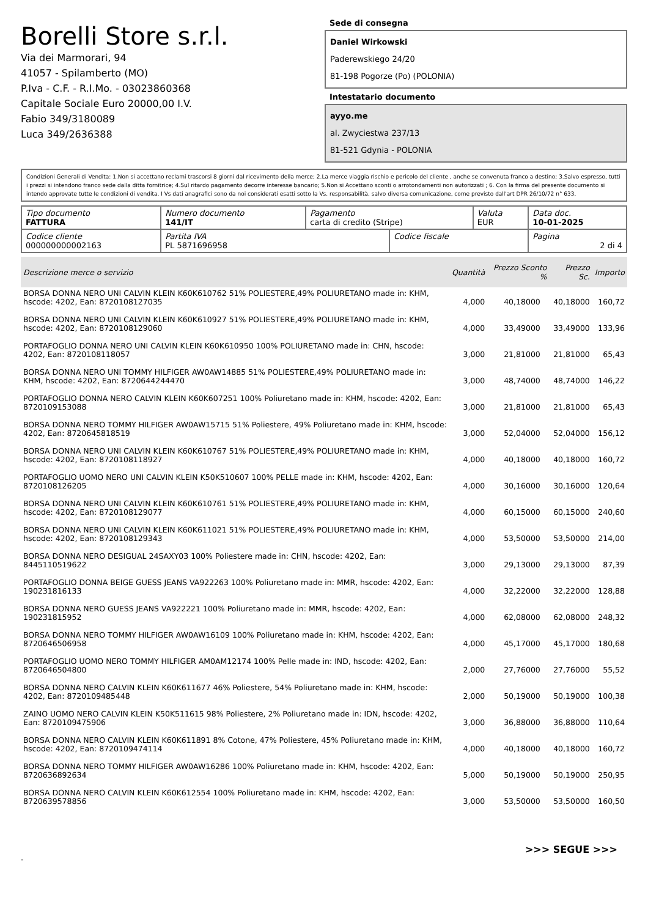Borelli Store s.r.l.
Via dei Marmorari, 94
41057 - Spilamberto (MO)
P.Iva - C.F. - R.I.Mo. - 03023860368
Capitale Sociale Euro 20000,00 I.V.
Fabio 349/3180089
Luca 349/2636388
Sede di consegna
Daniel Wirkowski
Paderewskiego 24/20
81-198 Pogorze (Po) (POLONIA)
Intestatario documento
ayyo.me
al. Zwyciestwa 237/13
81-521 Gdynia - POLONIA
Condizioni Generali di Vendita: 1.Non si accettano reclami trascorsi 8 giorni dal ricevimento della merce; 2.La merce viaggia rischio e pericolo del cliente , anche se convenuta franco a destino; 3.Salvo espresso, tutti i prezzi si intendono franco sede dalla ditta fornitrice; 4.Sul ritardo pagamento decorre interesse bancario; 5.Non si Accettano sconti o arrotondamenti non autorizzati ; 6. Con la firma del presente documento si intendo approvate tutte le condizioni di vendita. I Vs dati anagrafici sono da noi considerati esatti sotto la Vs. responsabilità, salvo diversa comunicazione, come previsto dall'art DPR 26/10/72 n° 633.
| Tipo documento FATTURA | Numero documento 141/IT | Pagamento carta di credito (Stripe) | | Valuta EUR | Data doc. 10-01-2025 |
| Codice cliente 000000000002163 | Partita IVA PL 5871696958 | | Codice fiscale | | Pagina 2 di 4 |
| Descrizione merce o servizio | Quantità | Prezzo Sconto % | | Prezzo Sc. | Importo |
| --- | --- | --- | --- | --- | --- |
| BORSA DONNA NERO UNI CALVIN KLEIN K60K610762 51% POLIESTERE,49% POLIURETANO made in: KHM, hscode: 4202, Ean: 8720108127035 | 4,000 | 40,18000 | | 40,18000 | 160,72 |
| BORSA DONNA NERO UNI CALVIN KLEIN K60K610927 51% POLIESTERE,49% POLIURETANO made in: KHM, hscode: 4202, Ean: 8720108129060 | 4,000 | 33,49000 | | 33,49000 | 133,96 |
| PORTAFOGLIO DONNA NERO UNI CALVIN KLEIN K60K610950 100% POLIURETANO made in: CHN, hscode: 4202, Ean: 8720108118057 | 3,000 | 21,81000 | | 21,81000 | 65,43 |
| BORSA DONNA NERO UNI TOMMY HILFIGER AW0AW14885 51% POLIESTERE,49% POLIURETANO made in: KHM, hscode: 4202, Ean: 8720644244470 | 3,000 | 48,74000 | | 48,74000 | 146,22 |
| PORTAFOGLIO DONNA NERO CALVIN KLEIN K60K607251 100% Poliuretano made in: KHM, hscode: 4202, Ean: 8720109153088 | 3,000 | 21,81000 | | 21,81000 | 65,43 |
| BORSA DONNA NERO TOMMY HILFIGER AW0AW15715 51% Poliestere, 49% Poliuretano made in: KHM, hscode: 4202, Ean: 8720645818519 | 3,000 | 52,04000 | | 52,04000 | 156,12 |
| BORSA DONNA NERO UNI CALVIN KLEIN K60K610767 51% POLIESTERE,49% POLIURETANO made in: KHM, hscode: 4202, Ean: 8720108118927 | 4,000 | 40,18000 | | 40,18000 | 160,72 |
| PORTAFOGLIO UOMO NERO UNI CALVIN KLEIN K50K510607 100% PELLE made in: KHM, hscode: 4202, Ean: 8720108126205 | 4,000 | 30,16000 | | 30,16000 | 120,64 |
| BORSA DONNA NERO UNI CALVIN KLEIN K60K610761 51% POLIESTERE,49% POLIURETANO made in: KHM, hscode: 4202, Ean: 8720108129077 | 4,000 | 60,15000 | | 60,15000 | 240,60 |
| BORSA DONNA NERO UNI CALVIN KLEIN K60K611021 51% POLIESTERE,49% POLIURETANO made in: KHM, hscode: 4202, Ean: 8720108129343 | 4,000 | 53,50000 | | 53,50000 | 214,00 |
| BORSA DONNA NERO DESIGUAL 24SAXY03 100% Poliestere made in: CHN, hscode: 4202, Ean: 8445110519622 | 3,000 | 29,13000 | | 29,13000 | 87,39 |
| PORTAFOGLIO DONNA BEIGE GUESS JEANS VA922263 100% Poliuretano made in: MMR, hscode: 4202, Ean: 190231816133 | 4,000 | 32,22000 | | 32,22000 | 128,88 |
| BORSA DONNA NERO GUESS JEANS VA922221 100% Poliuretano made in: MMR, hscode: 4202, Ean: 190231815952 | 4,000 | 62,08000 | | 62,08000 | 248,32 |
| BORSA DONNA NERO TOMMY HILFIGER AW0AW16109 100% Poliuretano made in: KHM, hscode: 4202, Ean: 8720646506958 | 4,000 | 45,17000 | | 45,17000 | 180,68 |
| PORTAFOGLIO UOMO NERO TOMMY HILFIGER AM0AM12174 100% Pelle made in: IND, hscode: 4202, Ean: 8720646504800 | 2,000 | 27,76000 | | 27,76000 | 55,52 |
| BORSA DONNA NERO CALVIN KLEIN K60K611677 46% Poliestere, 54% Poliuretano made in: KHM, hscode: 4202, Ean: 8720109485448 | 2,000 | 50,19000 | | 50,19000 | 100,38 |
| ZAINO UOMO NERO CALVIN KLEIN K50K511615 98% Poliestere, 2% Poliuretano made in: IDN, hscode: 4202, Ean: 8720109475906 | 3,000 | 36,88000 | | 36,88000 | 110,64 |
| BORSA DONNA NERO CALVIN KLEIN K60K611891 8% Cotone, 47% Poliestere, 45% Poliuretano made in: KHM, hscode: 4202, Ean: 8720109474114 | 4,000 | 40,18000 | | 40,18000 | 160,72 |
| BORSA DONNA NERO TOMMY HILFIGER AW0AW16286 100% Poliuretano made in: KHM, hscode: 4202, Ean: 8720636892634 | 5,000 | 50,19000 | | 50,19000 | 250,95 |
| BORSA DONNA NERO CALVIN KLEIN K60K612554 100% Poliuretano made in: KHM, hscode: 4202, Ean: 8720639578856 | 3,000 | 53,50000 | | 53,50000 | 160,50 |
>>> SEGUE >>>
-